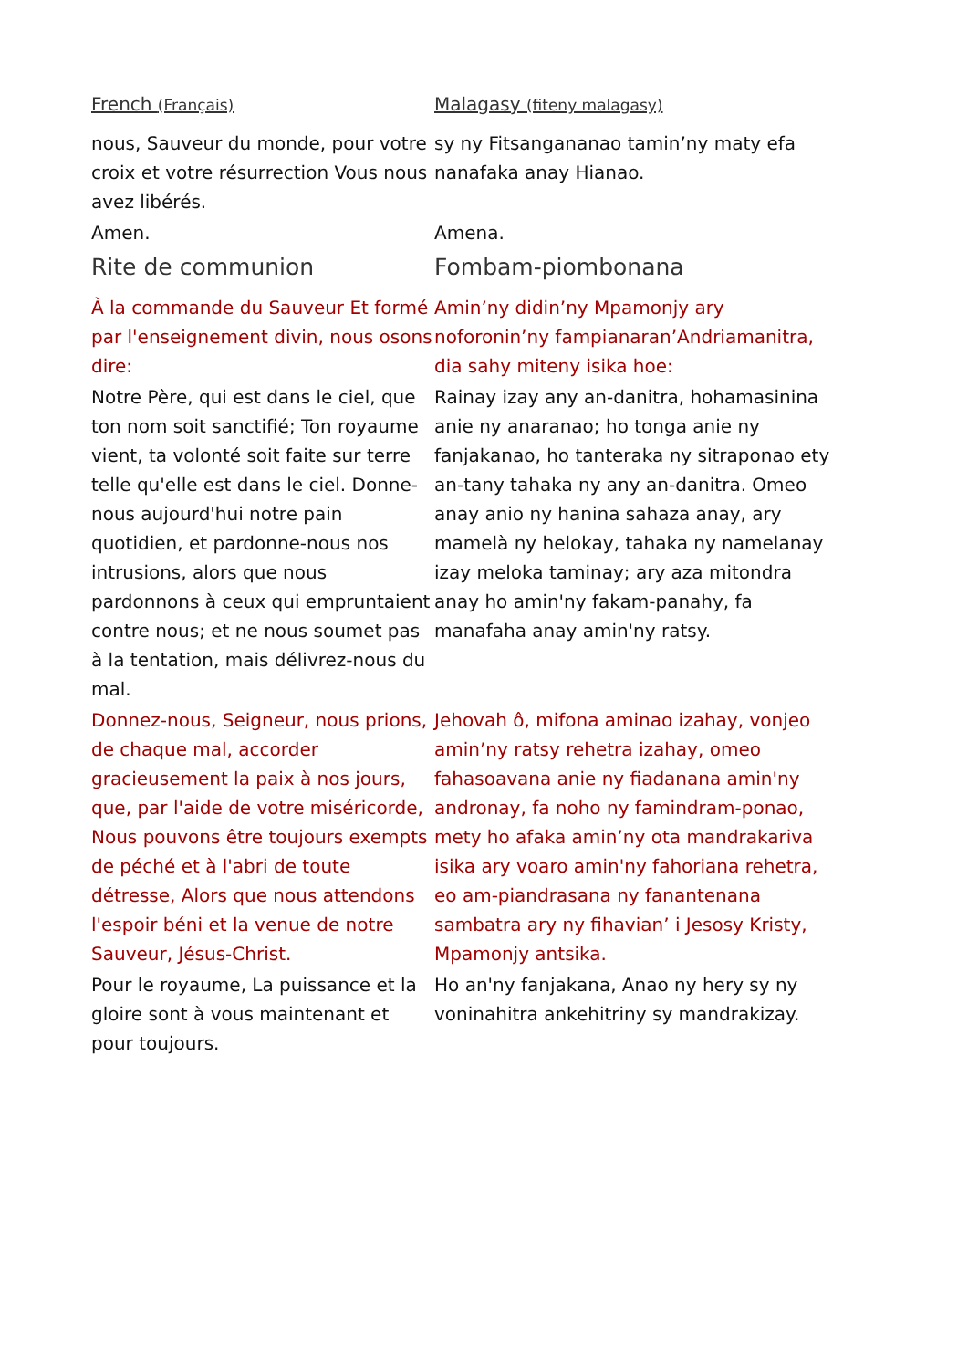| French (Français) | Malagasy (fiteny malagasy) |
| nous, Sauveur du monde, pour votre croix et votre résurrection Vous nous avez libérés. | sy ny Fitsangananao tamin’ny maty efa nanafaka anay Hianao. |
| Amen. | Amena. |
| Rite de communion | Fombam-piombonana |
| À la commande du Sauveur Et formé par l'enseignement divin, nous osons dire: | Amin’ny didin’ny Mpamonjy ary noforonin’ny fampianaran’Andriamanitra, dia sahy miteny isika hoe: |
| Notre Père, qui est dans le ciel, que ton nom soit sanctifié; Ton royaume vient, ta volonté soit faite sur terre telle qu'elle est dans le ciel. Donne-nous aujourd'hui notre pain quotidien, et pardonne-nous nos intrusions, alors que nous pardonnons à ceux qui empruntaient contre nous; et ne nous soumet pas à la tentation, mais délivrez-nous du mal. | Rainay izay any an-danitra, hohamasinina anie ny anaranao; ho tonga anie ny fanjakanao, ho tanteraka ny sitraponao ety an-tany tahaka ny any an-danitra. Omeo anay anio ny hanina sahaza anay, ary mamelà ny helokay, tahaka ny namelanay izay meloka taminay; ary aza mitondra anay ho amin'ny fakam-panahy, fa manafaha anay amin'ny ratsy. |
| Donnez-nous, Seigneur, nous prions, de chaque mal, accorder gracieusement la paix à nos jours, que, par l'aide de votre miséricorde, Nous pouvons être toujours exempts de péché et à l'abri de toute détresse, Alors que nous attendons l'espoir béni et la venue de notre Sauveur, Jésus-Christ. | Jehovah ô, mifona aminao izahay, vonjeo amin’ny ratsy rehetra izahay, omeo fahasoavana anie ny fiadanana amin'ny andronay, fa noho ny famindram-ponao, mety ho afaka amin’ny ota mandrakariva isika ary voaro amin'ny fahoriana rehetra, eo am-piandrasana ny fanantenana sambatra ary ny fihavian’ i Jesosy Kristy, Mpamonjy antsika. |
| Pour le royaume, La puissance et la gloire sont à vous maintenant et pour toujours. | Ho an'ny fanjakana, Anao ny hery sy ny voninahitra ankehitriny sy mandrakizay. |